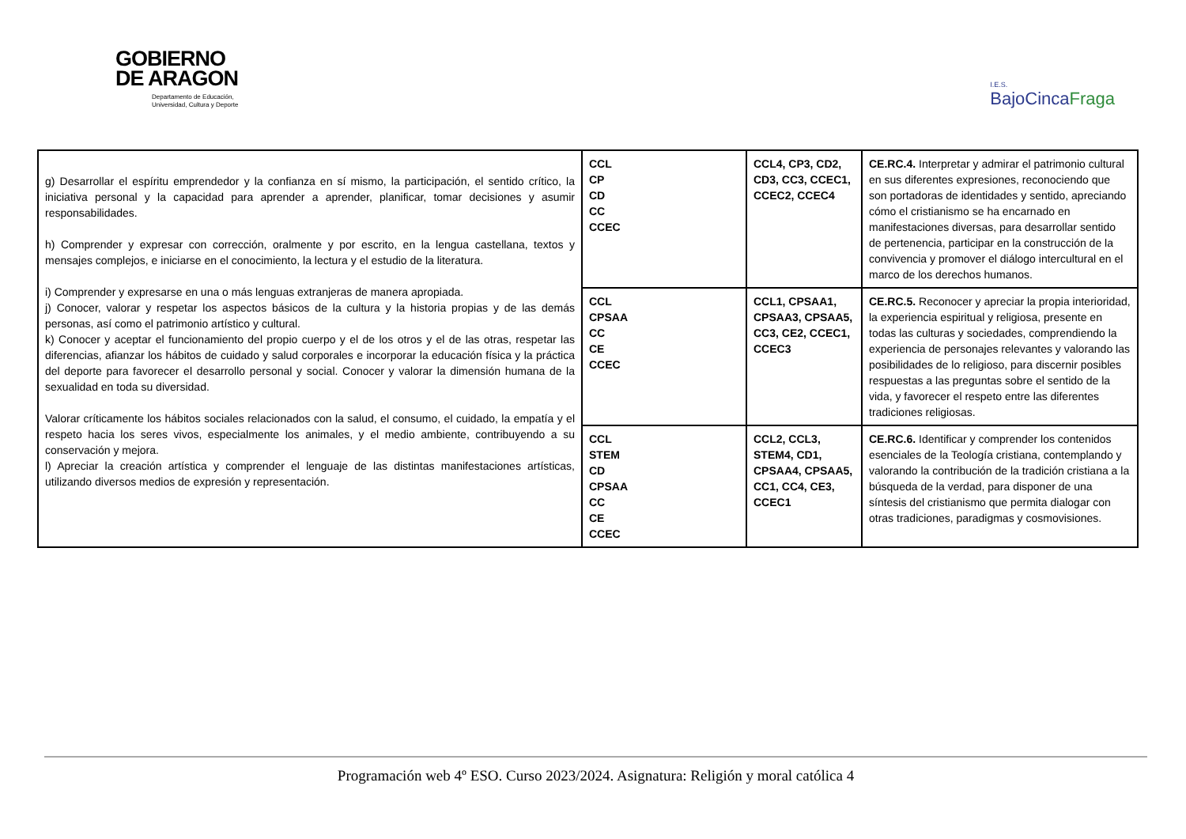GOBIERNO
DE ARAGON
Departamento de Educación,
Universidad, Cultura y Deporte
I.E.S.
BajoCincaFraga
| g) Desarrollar el espíritu emprendedor y la confianza en sí mismo, la participación, el sentido crítico, la iniciativa personal y la capacidad para aprender a aprender, planificar, tomar decisiones y asumir responsabilidades. h) Comprender y expresar con corrección, oralmente y por escrito, en la lengua castellana, textos y mensajes complejos, e iniciarse en el conocimiento, la lectura y el estudio de la literatura. i) Comprender y expresarse en una o más lenguas extranjeras de manera apropiada. j) Conocer, valorar y respetar los aspectos básicos de la cultura y la historia propias y de las demás personas, así como el patrimonio artístico y cultural. k) Conocer y aceptar el funcionamiento del propio cuerpo y el de los otros y el de las otras, respetar las diferencias, afianzar los hábitos de cuidado y salud corporales e incorporar la educación física y la práctica del deporte para favorecer el desarrollo personal y social. Conocer y valorar la dimensión humana de la sexualidad en toda su diversidad. Valorar críticamente los hábitos sociales relacionados con la salud, el consumo, el cuidado, la empatía y el respeto hacia los seres vivos, especialmente los animales, y el medio ambiente, contribuyendo a su conservación y mejora. l) Apreciar la creación artística y comprender el lenguaje de las distintas manifestaciones artísticas, utilizando diversos medios de expresión y representación. | CCL CP CD CC CCEC | CCL4, CP3, CD2, CD3, CC3, CCEC1, CCEC2, CCEC4 | CE.RC.4. Interpretar y admirar el patrimonio cultural en sus diferentes expresiones, reconociendo que son portadoras de identidades y sentido, apreciando cómo el cristianismo se ha encarnado en manifestaciones diversas, para desarrollar sentido de pertenencia, participar en la construcción de la convivencia y promover el diálogo intercultural en el marco de los derechos humanos. |
| | CCL CPSAA CC CE CCEC | CCL1, CPSAA1, CPSAA3, CPSAA5, CC3, CE2, CCEC1, CCEC3 | CE.RC.5. Reconocer y apreciar la propia interioridad, la experiencia espiritual y religiosa, presente en todas las culturas y sociedades, comprendiendo la experiencia de personajes relevantes y valorando las posibilidades de lo religioso, para discernir posibles respuestas a las preguntas sobre el sentido de la vida, y favorecer el respeto entre las diferentes tradiciones religiosas. |
| | CCL STEM CD CPSAA CC CE CCEC | CCL2, CCL3, STEM4, CD1, CPSAA4, CPSAA5, CC1, CC4, CE3, CCEC1 | CE.RC.6. Identificar y comprender los contenidos esenciales de la Teología cristiana, contemplando y valorando la contribución de la tradición cristiana a la búsqueda de la verdad, para disponer de una síntesis del cristianismo que permita dialogar con otras tradiciones, paradigmas y cosmovisiones. |
Programación web 4º ESO. Curso 2023/2024. Asignatura: Religión y moral católica 4